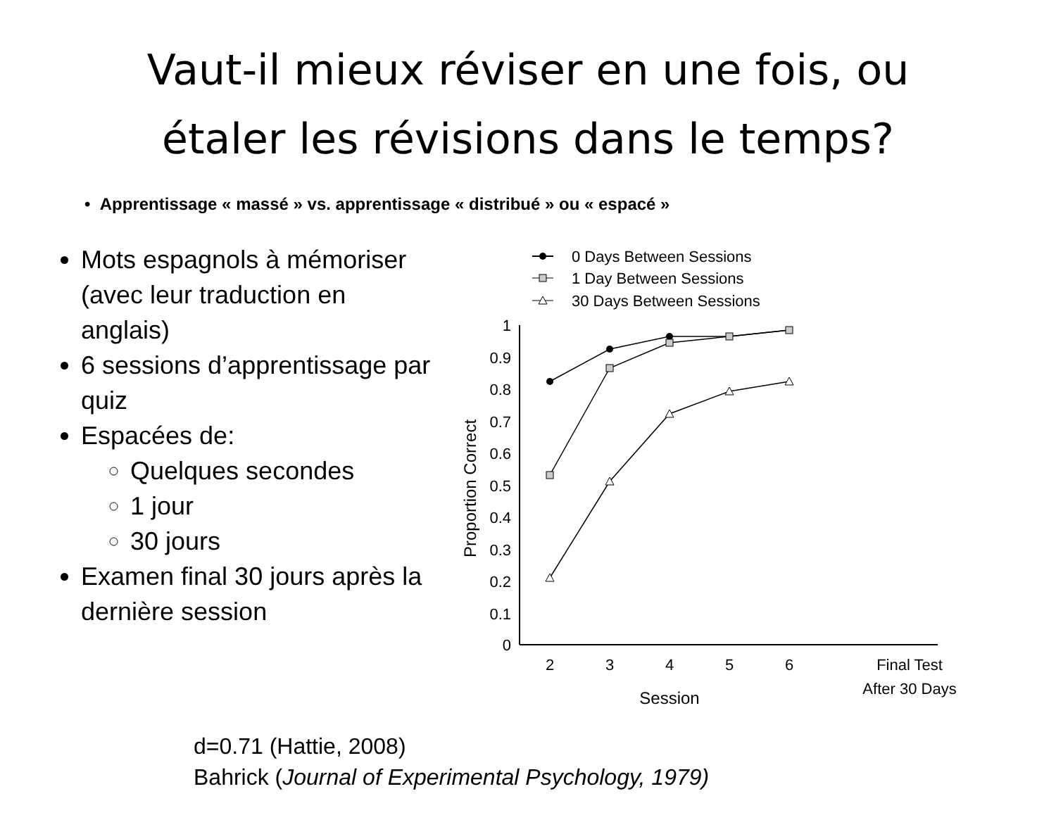Vaut-il mieux réviser en une fois, ou
étaler les révisions dans le temps?
• Apprentissage « massé » vs. apprentissage « distribué » ou « espacé »
Mots espagnols à mémoriser (avec leur traduction en anglais)
6 sessions d’apprentissage par quiz
Espacées de:
Quelques secondes
1 jour
30 jours
Examen final 30 jours après la dernière session
0 Days Between Sessions
1 Day Between Sessions
30 Days Between Sessions
1
0.9
0.8
0.7
0.6
0.5
0.4
0.3
0.2
0.1
0
2
3
4
5
6
Final Test
After 30 Days
Session
Proportion Correct
d=0.71 (Hattie, 2008)
Bahrick (Journal of Experimental Psychology, 1979)